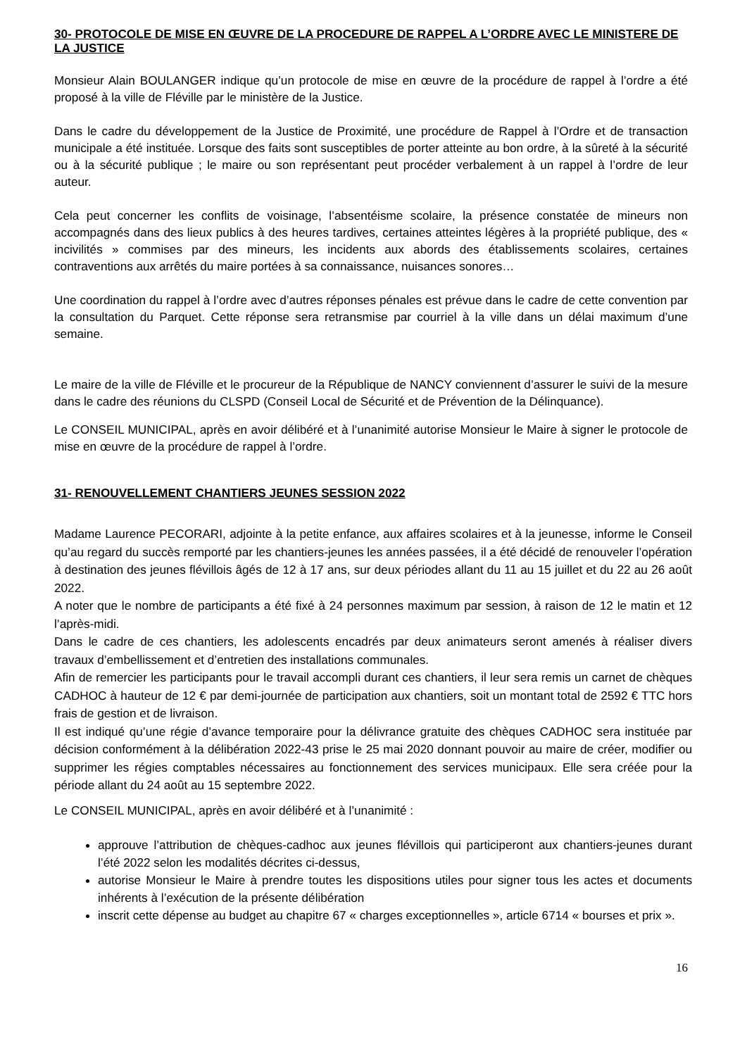30- PROTOCOLE DE MISE EN ŒUVRE DE LA PROCEDURE DE RAPPEL A L’ORDRE AVEC LE MINISTERE DE LA JUSTICE
Monsieur Alain BOULANGER indique qu’un protocole de mise en œuvre de la procédure de rappel à l’ordre a été proposé à la ville de Fléville par le ministère de la Justice.
Dans le cadre du développement de la Justice de Proximité, une procédure de Rappel à l’Ordre et de transaction municipale a été instituée. Lorsque des faits sont susceptibles de porter atteinte au bon ordre, à la sûreté à la sécurité ou à la sécurité publique ; le maire ou son représentant peut procéder verbalement à un rappel à l’ordre de leur auteur.
Cela peut concerner les conflits de voisinage, l’absentéisme scolaire, la présence constatée de mineurs non accompagnés dans des lieux publics à des heures tardives, certaines atteintes légères à la propriété publique, des « incivilités » commises par des mineurs, les incidents aux abords des établissements scolaires, certaines contraventions aux arrêtés du maire portées à sa connaissance, nuisances sonores…
Une coordination du rappel à l’ordre avec d’autres réponses pénales est prévue dans le cadre de cette convention par la consultation du Parquet. Cette réponse sera retransmise par courriel à la ville dans un délai maximum d’une semaine.
Le maire de la ville de Fléville et le procureur de la République de NANCY conviennent d’assurer le suivi de la mesure dans le cadre des réunions du CLSPD (Conseil Local de Sécurité et de Prévention de la Délinquance).
Le CONSEIL MUNICIPAL, après en avoir délibéré et à l’unanimité autorise Monsieur le Maire à signer le protocole de mise en œuvre de la procédure de rappel à l’ordre.
31- RENOUVELLEMENT CHANTIERS JEUNES SESSION 2022
Madame Laurence PECORARI, adjointe à la petite enfance, aux affaires scolaires et à la jeunesse, informe le Conseil qu’au regard du succès remporté par les chantiers-jeunes les années passées, il a été décidé de renouveler l’opération à destination des jeunes flévillois âgés de 12 à 17 ans, sur deux périodes allant du 11 au 15 juillet et du 22 au 26 août 2022.
A noter que le nombre de participants a été fixé à 24 personnes maximum par session, à raison de 12 le matin et 12 l’après-midi.
Dans le cadre de ces chantiers, les adolescents encadrés par deux animateurs seront amenés à réaliser divers travaux d’embellissement et d’entretien des installations communales.
Afin de remercier les participants pour le travail accompli durant ces chantiers, il leur sera remis un carnet de chèques CADHOC à hauteur de 12 € par demi-journée de participation aux chantiers, soit un montant total de 2592 € TTC hors frais de gestion et de livraison.
Il est indiqué qu’une régie d’avance temporaire pour la délivrance gratuite des chèques CADHOC sera instituée par décision conformément à la délibération 2022-43 prise le 25 mai 2020 donnant pouvoir au maire de créer, modifier ou supprimer les régies comptables nécessaires au fonctionnement des services municipaux. Elle sera créée pour la période allant du 24 août au 15 septembre 2022.
Le CONSEIL MUNICIPAL, après en avoir délibéré et à l’unanimité :
approuve l’attribution de chèques-cadhoc aux jeunes flévillois qui participeront aux chantiers-jeunes durant l’été 2022 selon les modalités décrites ci-dessus,
autorise Monsieur le Maire à prendre toutes les dispositions utiles pour signer tous les actes et documents inhérents à l’exécution de la présente délibération
inscrit cette dépense au budget au chapitre 67 « charges exceptionnelles », article 6714 « bourses et prix ».
16